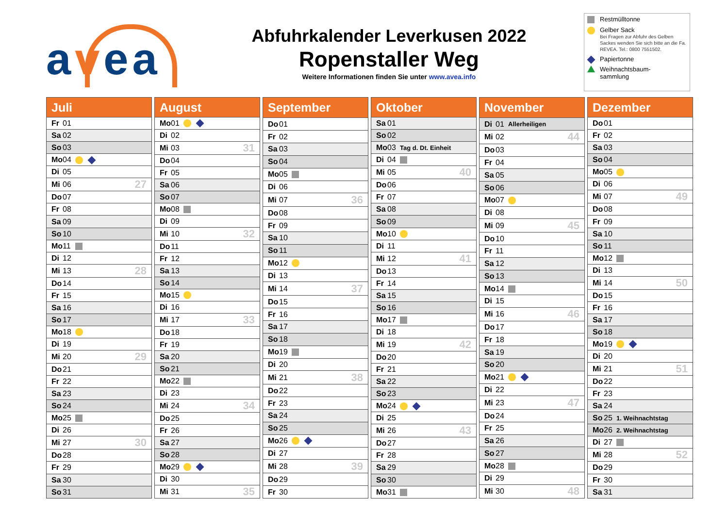avea
Abfuhrkalender Leverkusen 2022
Ropenstaller Weg
Weitere Informationen finden Sie unter www.avea.info
Restmülltonne
Gelber Sack
Bei Fragen zur Abfuhr des Gelben Sackes wenden Sie sich bitte an die Fa. REVEA. Tel.: 0800 7551502.
Papiertonne
Weihnachtsbaum-
sammlung
| Juli | | | |
| --- | --- | --- | --- |
| Fr | 01 | | |
| Sa | 02 | | |
| So | 03 | | |
| Mo | 04 | | |
| Di | 05 | | |
| Mi | 06 | | 27 |
| Do | 07 | | |
| Fr | 08 | | |
| Sa | 09 | | |
| So | 10 | | |
| Mo | 11 | | |
| Di | 12 | | |
| Mi | 13 | | 28 |
| Do | 14 | | |
| Fr | 15 | | |
| Sa | 16 | | |
| So | 17 | | |
| Mo | 18 | | |
| Di | 19 | | |
| Mi | 20 | | 29 |
| Do | 21 | | |
| Fr | 22 | | |
| Sa | 23 | | |
| So | 24 | | |
| Mo | 25 | | |
| Di | 26 | | |
| Mi | 27 | | 30 |
| Do | 28 | | |
| Fr | 29 | | |
| Sa | 30 | | |
| So | 31 | | |
| August | | | |
| --- | --- | --- | --- |
| Mo | 01 | | |
| Di | 02 | | |
| Mi | 03 | | 31 |
| Do | 04 | | |
| Fr | 05 | | |
| Sa | 06 | | |
| So | 07 | | |
| Mo | 08 | | |
| Di | 09 | | |
| Mi | 10 | | 32 |
| Do | 11 | | |
| Fr | 12 | | |
| Sa | 13 | | |
| So | 14 | | |
| Mo | 15 | | |
| Di | 16 | | |
| Mi | 17 | | 33 |
| Do | 18 | | |
| Fr | 19 | | |
| Sa | 20 | | |
| So | 21 | | |
| Mo | 22 | | |
| Di | 23 | | |
| Mi | 24 | | 34 |
| Do | 25 | | |
| Fr | 26 | | |
| Sa | 27 | | |
| So | 28 | | |
| Mo | 29 | | |
| Di | 30 | | |
| Mi | 31 | | 35 |
| September | | | |
| --- | --- | --- | --- |
| Do | 01 | | |
| Fr | 02 | | |
| Sa | 03 | | |
| So | 04 | | |
| Mo | 05 | | |
| Di | 06 | | |
| Mi | 07 | | 36 |
| Do | 08 | | |
| Fr | 09 | | |
| Sa | 10 | | |
| So | 11 | | |
| Mo | 12 | | |
| Di | 13 | | |
| Mi | 14 | | 37 |
| Do | 15 | | |
| Fr | 16 | | |
| Sa | 17 | | |
| So | 18 | | |
| Mo | 19 | | |
| Di | 20 | | |
| Mi | 21 | | 38 |
| Do | 22 | | |
| Fr | 23 | | |
| Sa | 24 | | |
| So | 25 | | |
| Mo | 26 | | |
| Di | 27 | | |
| Mi | 28 | | 39 |
| Do | 29 | | |
| Fr | 30 | | |
| Oktober | | | |
| --- | --- | --- | --- |
| Sa | 01 | | |
| So | 02 | | |
| Mo | 03 | Tag d. Dt. Einheit | |
| Di | 04 | | |
| Mi | 05 | | 40 |
| Do | 06 | | |
| Fr | 07 | | |
| Sa | 08 | | |
| So | 09 | | |
| Mo | 10 | | |
| Di | 11 | | |
| Mi | 12 | | 41 |
| Do | 13 | | |
| Fr | 14 | | |
| Sa | 15 | | |
| So | 16 | | |
| Mo | 17 | | |
| Di | 18 | | |
| Mi | 19 | | 42 |
| Do | 20 | | |
| Fr | 21 | | |
| Sa | 22 | | |
| So | 23 | | |
| Mo | 24 | | |
| Di | 25 | | |
| Mi | 26 | | 43 |
| Do | 27 | | |
| Fr | 28 | | |
| Sa | 29 | | |
| So | 30 | | |
| Mo | 31 | | |
| November | | | |
| --- | --- | --- | --- |
| Di | 01 | Allerheiligen | |
| Mi | 02 | | 44 |
| Do | 03 | | |
| Fr | 04 | | |
| Sa | 05 | | |
| So | 06 | | |
| Mo | 07 | | |
| Di | 08 | | |
| Mi | 09 | | 45 |
| Do | 10 | | |
| Fr | 11 | | |
| Sa | 12 | | |
| So | 13 | | |
| Mo | 14 | | |
| Di | 15 | | |
| Mi | 16 | | 46 |
| Do | 17 | | |
| Fr | 18 | | |
| Sa | 19 | | |
| So | 20 | | |
| Mo | 21 | | |
| Di | 22 | | |
| Mi | 23 | | 47 |
| Do | 24 | | |
| Fr | 25 | | |
| Sa | 26 | | |
| So | 27 | | |
| Mo | 28 | | |
| Di | 29 | | |
| Mi | 30 | | 48 |
| Dezember | | | |
| --- | --- | --- | --- |
| Do | 01 | | |
| Fr | 02 | | |
| Sa | 03 | | |
| So | 04 | | |
| Mo | 05 | | |
| Di | 06 | | |
| Mi | 07 | | 49 |
| Do | 08 | | |
| Fr | 09 | | |
| Sa | 10 | | |
| So | 11 | | |
| Mo | 12 | | |
| Di | 13 | | |
| Mi | 14 | | 50 |
| Do | 15 | | |
| Fr | 16 | | |
| Sa | 17 | | |
| So | 18 | | |
| Mo | 19 | | |
| Di | 20 | | |
| Mi | 21 | | 51 |
| Do | 22 | | |
| Fr | 23 | | |
| Sa | 24 | | |
| So | 25 | 1. Weihnachtstag | |
| Mo | 26 | 2. Weihnachtstag | |
| Di | 27 | | |
| Mi | 28 | | 52 |
| Do | 29 | | |
| Fr | 30 | | |
| Sa | 31 | | |